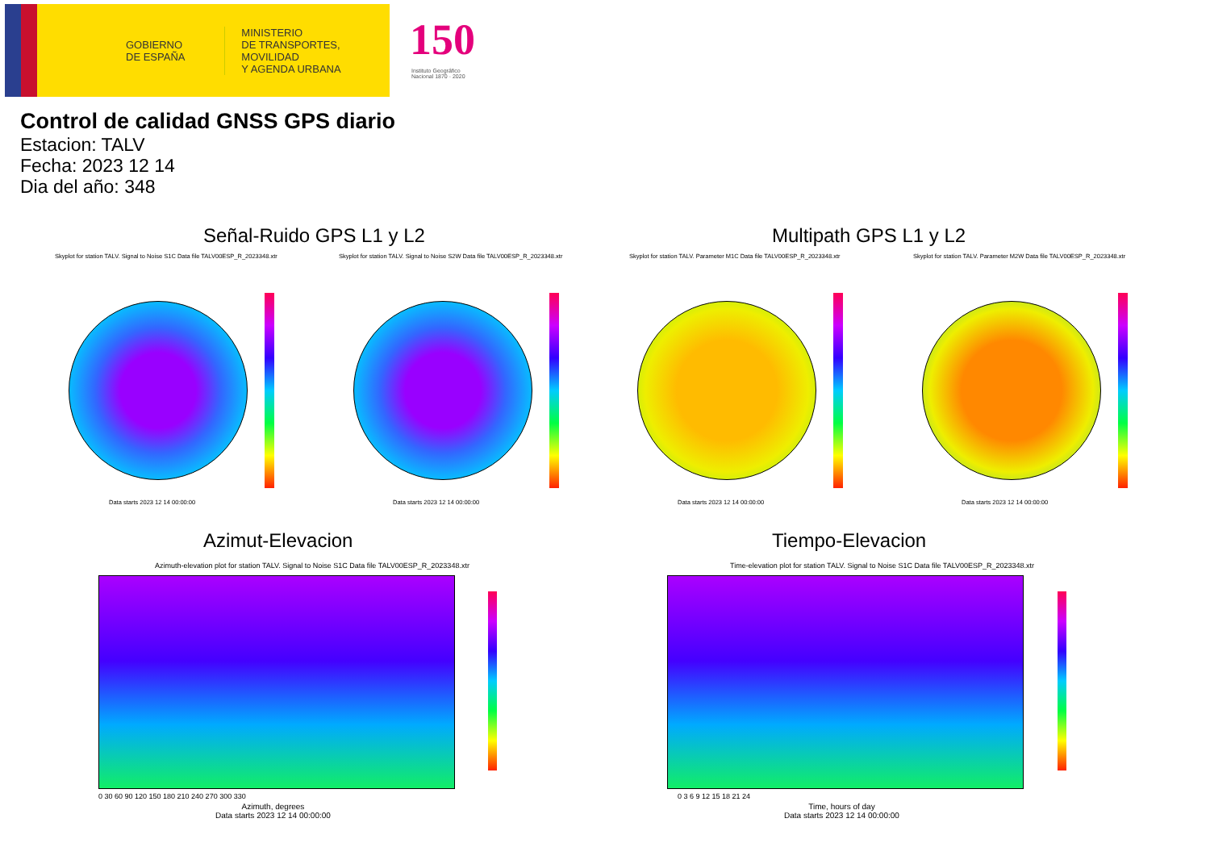GOBIERNO
DE ESPAÑA
MINISTERIO
DE TRANSPORTES, MOVILIDAD
Y AGENDA URBANA
150
Instituto Geográfico
Nacional 1870 · 2020
Control de calidad GNSS GPS diario
Estacion: TALV
Fecha: 2023 12 14
Dia del año: 348
Señal-Ruido GPS L1 y L2 Multipath GPS L1 y L2
Skyplot for station TALV. Signal to Noise S1C Data file TALV00ESP_R_2023348.xtr
Skyplot for station TALV. Signal to Noise S2W Data file TALV00ESP_R_2023348.xtr
Skyplot for station TALV. Parameter M1C Data file TALV00ESP_R_2023348.xtr
Skyplot for station TALV. Parameter M2W Data file TALV00ESP_R_2023348.xtr
Data starts 2023 12 14 00:00:00
Data starts 2023 12 14 00:00:00
Data starts 2023 12 14 00:00:00
Data starts 2023 12 14 00:00:00
Azimut-Elevacion Tiempo-Elevacion
Azimuth-elevation plot for station TALV. Signal to Noise S1C Data file TALV00ESP_R_2023348.xtr
Time-elevation plot for station TALV. Signal to Noise S1C Data file TALV00ESP_R_2023348.xtr
0 30 60 90 120 150 180 210 240 270 300 330
Azimuth, degrees
Data starts 2023 12 14 00:00:00
0 3 6 9 12 15 18 21 24
Time, hours of day
Data starts 2023 12 14 00:00:00